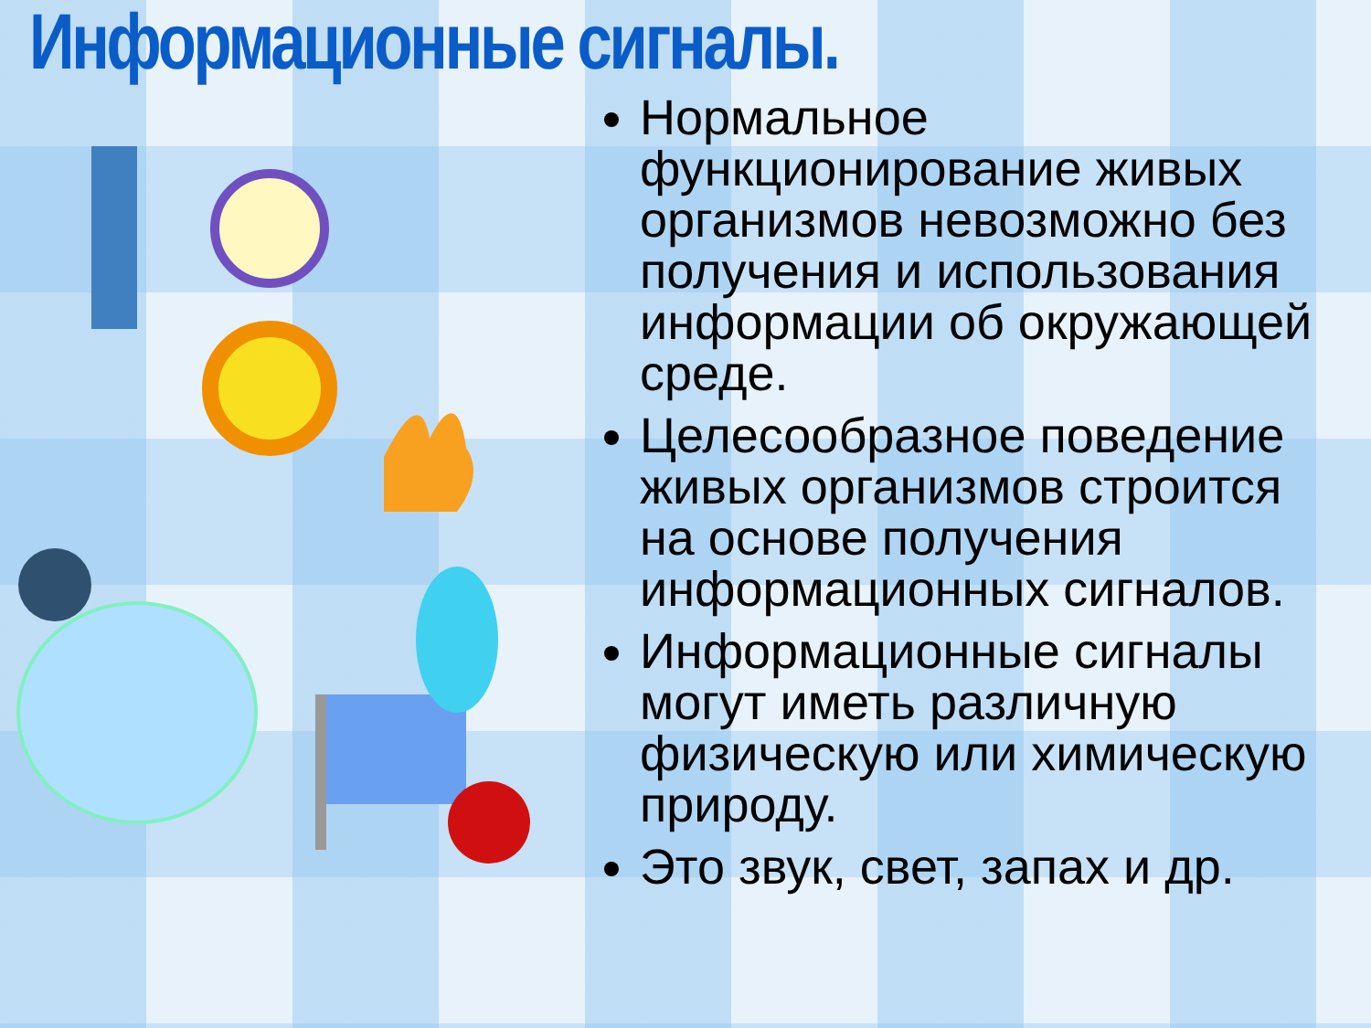Информационные сигналы.
Нормальное функционирование живых организмов невозможно без получения и использования информации об окружающей среде.
Целесообразное поведение живых организмов строится на основе получения информационных сигналов.
Информационные сигналы могут иметь различную физическую или химическую природу.
Это звук, свет, запах и др.